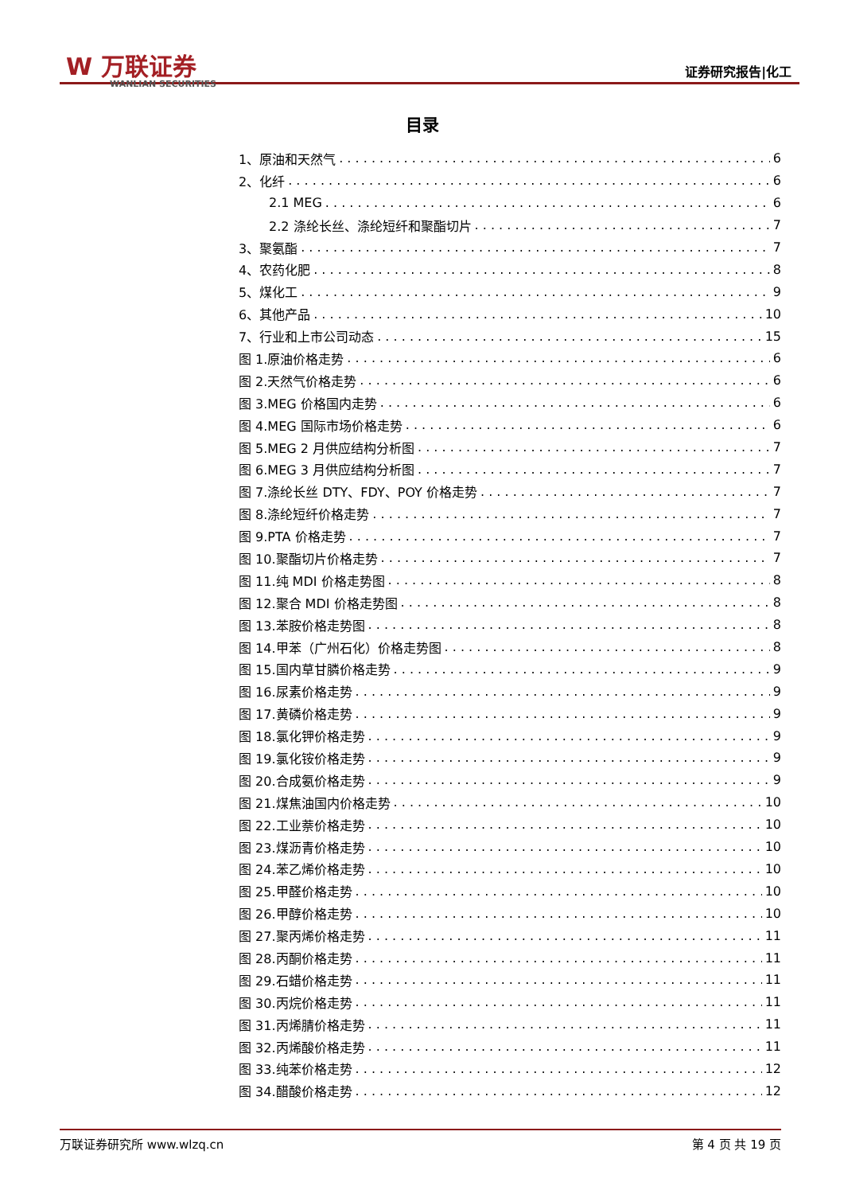W 万联证券
WANLIAN SECURITIES
证券研究报告|化工
目录
1、原油和天然气 6
2、化纤 6
2.1 MEG 6
2.2 涤纶长丝、涤纶短纤和聚酯切片 7
3、聚氨酯 7
4、农药化肥 8
5、煤化工 9
6、其他产品 10
7、行业和上市公司动态 15
图 1.原油价格走势 6
图 2.天然气价格走势 6
图 3.MEG 价格国内走势 6
图 4.MEG 国际市场价格走势 6
图 5.MEG 2 月供应结构分析图 7
图 6.MEG 3 月供应结构分析图 7
图 7.涤纶长丝 DTY、FDY、POY 价格走势 7
图 8.涤纶短纤价格走势 7
图 9.PTA 价格走势 7
图 10.聚酯切片价格走势 7
图 11.纯 MDI 价格走势图 8
图 12.聚合 MDI 价格走势图 8
图 13.苯胺价格走势图 8
图 14.甲苯（广州石化）价格走势图 8
图 15.国内草甘膦价格走势 9
图 16.尿素价格走势 9
图 17.黄磷价格走势 9
图 18.氯化钾价格走势 9
图 19.氯化铵价格走势 9
图 20.合成氨价格走势 9
图 21.煤焦油国内价格走势 10
图 22.工业萘价格走势 10
图 23.煤沥青价格走势 10
图 24.苯乙烯价格走势 10
图 25.甲醛价格走势 10
图 26.甲醇价格走势 10
图 27.聚丙烯价格走势 11
图 28.丙酮价格走势 11
图 29.石蜡价格走势 11
图 30.丙烷价格走势 11
图 31.丙烯腈价格走势 11
图 32.丙烯酸价格走势 11
图 33.纯苯价格走势 12
图 34.醋酸价格走势 12
万联证券研究所 www.wlzq.cn 第 4 页 共 19 页